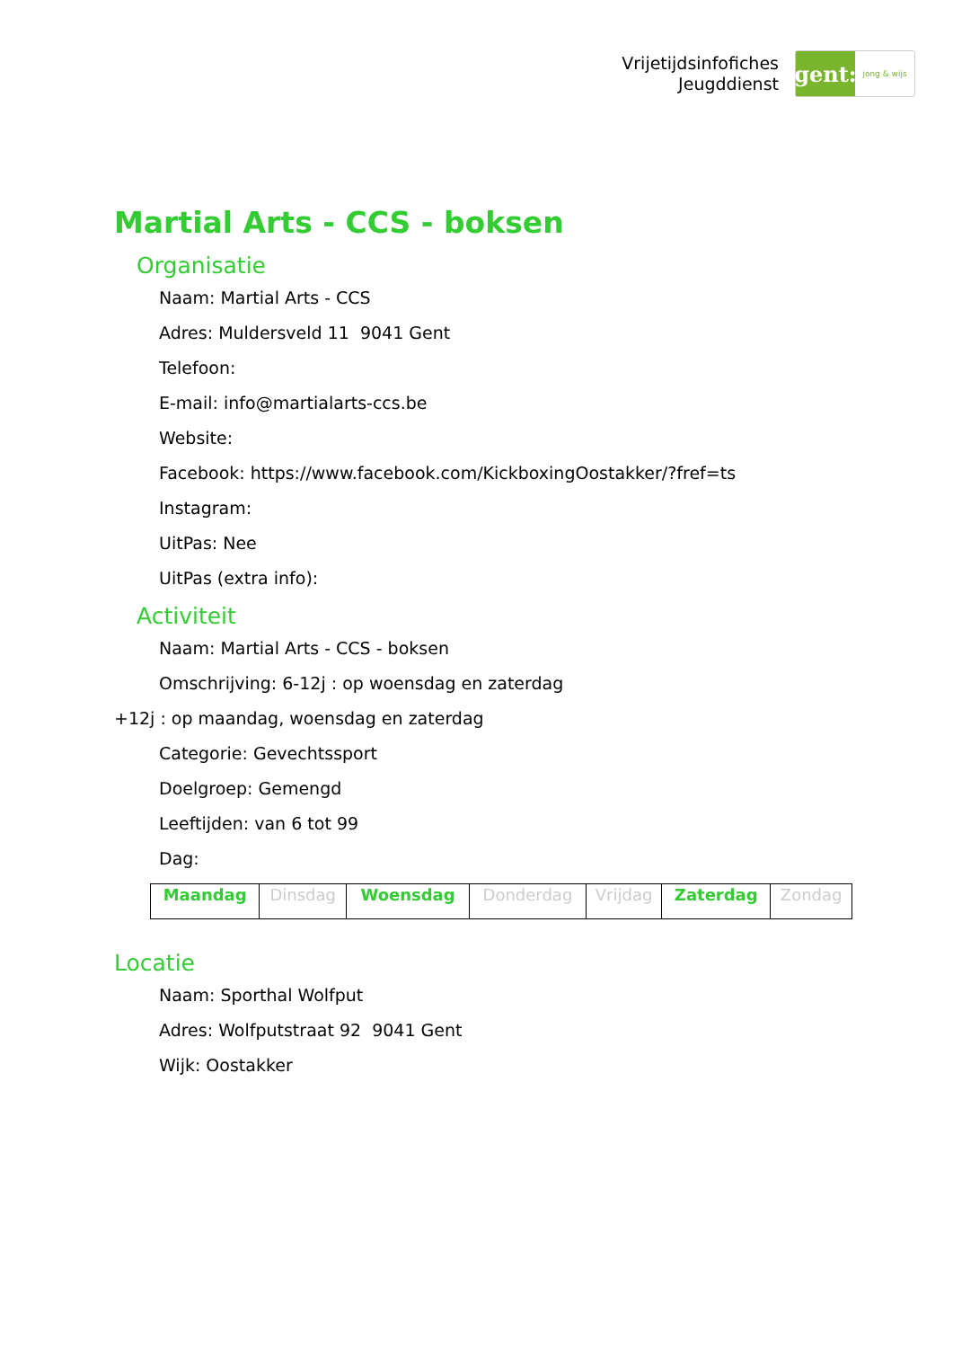Vrijetijdsinfofiches
Jeugddienst
gent:
jong & wijs
Martial Arts - CCS - boksen
Organisatie
Naam: Martial Arts - CCS
Adres: Muldersveld 11 9041 Gent
Telefoon:
E-mail: info@martialarts-ccs.be
Website:
Facebook: https://www.facebook.com/KickboxingOostakker/?fref=ts
Instagram:
UitPas: Nee
UitPas (extra info):
Activiteit
Naam: Martial Arts - CCS - boksen
Omschrijving: 6-12j : op woensdag en zaterdag
+12j : op maandag, woensdag en zaterdag
Categorie: Gevechtssport
Doelgroep: Gemengd
Leeftijden: van 6 tot 99
Dag:
| Maandag | Dinsdag | Woensdag | Donderdag | Vrijdag | Zaterdag | Zondag |
Locatie
Naam: Sporthal Wolfput
Adres: Wolfputstraat 92 9041 Gent
Wijk: Oostakker